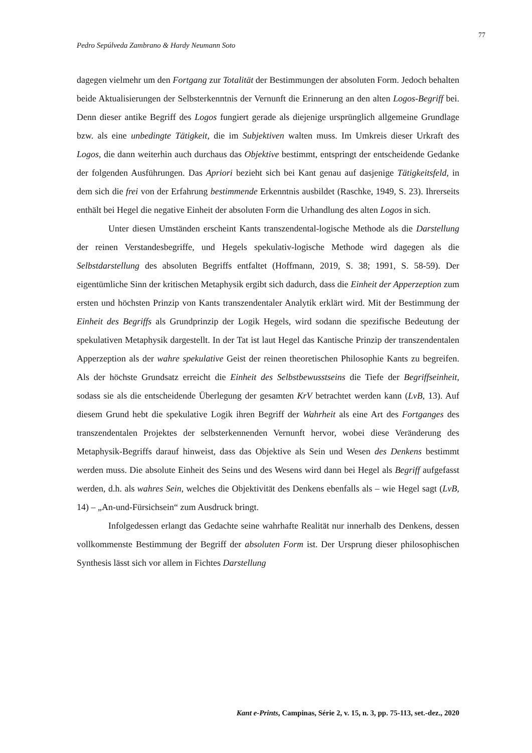77
Pedro Sepúlveda Zambrano & Hardy Neumann Soto
dagegen vielmehr um den Fortgang zur Totalität der Bestimmungen der absoluten Form. Jedoch behalten beide Aktualisierungen der Selbsterkenntnis der Vernunft die Erinnerung an den alten Logos-Begriff bei. Denn dieser antike Begriff des Logos fungiert gerade als diejenige ursprünglich allgemeine Grundlage bzw. als eine unbedingte Tätigkeit, die im Subjektiven walten muss. Im Umkreis dieser Urkraft des Logos, die dann weiterhin auch durchaus das Objektive bestimmt, entspringt der entscheidende Gedanke der folgenden Ausführungen. Das Apriori bezieht sich bei Kant genau auf dasjenige Tätigkeitsfeld, in dem sich die frei von der Erfahrung bestimmende Erkenntnis ausbildet (Raschke, 1949, S. 23). Ihrerseits enthält bei Hegel die negative Einheit der absoluten Form die Urhandlung des alten Logos in sich.
Unter diesen Umständen erscheint Kants transzendental-logische Methode als die Darstellung der reinen Verstandesbegriffe, und Hegels spekulativ-logische Methode wird dagegen als die Selbstdarstellung des absoluten Begriffs entfaltet (Hoffmann, 2019, S. 38; 1991, S. 58-59). Der eigentümliche Sinn der kritischen Metaphysik ergibt sich dadurch, dass die Einheit der Apperzeption zum ersten und höchsten Prinzip von Kants transzendentaler Analytik erklärt wird. Mit der Bestimmung der Einheit des Begriffs als Grundprinzip der Logik Hegels, wird sodann die spezifische Bedeutung der spekulativen Metaphysik dargestellt. In der Tat ist laut Hegel das Kantische Prinzip der transzendentalen Apperzeption als der wahre spekulative Geist der reinen theoretischen Philosophie Kants zu begreifen. Als der höchste Grundsatz erreicht die Einheit des Selbstbewusstseins die Tiefe der Begriffseinheit, sodass sie als die entscheidende Überlegung der gesamten KrV betrachtet werden kann (LvB, 13). Auf diesem Grund hebt die spekulative Logik ihren Begriff der Wahrheit als eine Art des Fortganges des transzendentalen Projektes der selbsterkennenden Vernunft hervor, wobei diese Veränderung des Metaphysik-Begriffs darauf hinweist, dass das Objektive als Sein und Wesen des Denkens bestimmt werden muss. Die absolute Einheit des Seins und des Wesens wird dann bei Hegel als Begriff aufgefasst werden, d.h. als wahres Sein, welches die Objektivität des Denkens ebenfalls als – wie Hegel sagt (LvB, 14) – „An-und-Fürsichsein“ zum Ausdruck bringt.
Infolgedessen erlangt das Gedachte seine wahrhafte Realität nur innerhalb des Denkens, dessen vollkommenste Bestimmung der Begriff der absoluten Form ist. Der Ursprung dieser philosophischen Synthesis lässt sich vor allem in Fichtes Darstellung
Kant e-Prints, Campinas, Série 2, v. 15, n. 3, pp. 75-113, set.-dez., 2020